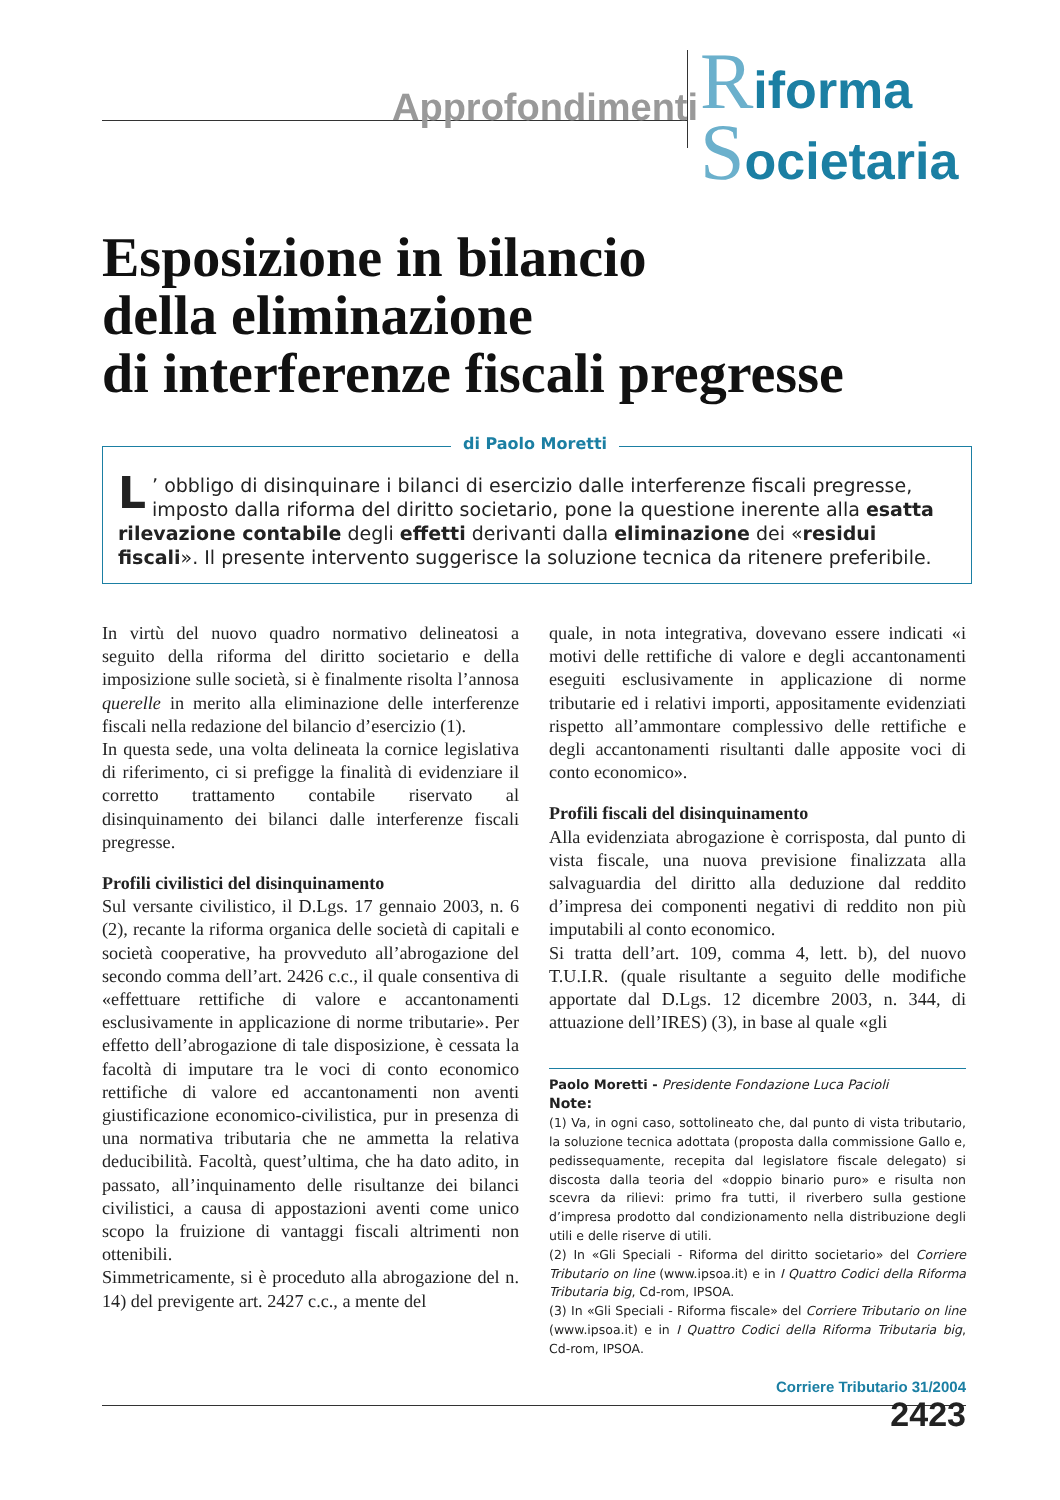Approfondimenti
Riforma
Societaria
Esposizione in bilancio
della eliminazione
di interferenze fiscali pregresse
L’ obbligo di disinquinare i bilanci di esercizio dalle interferenze fiscali pregresse, imposto dalla riforma del diritto societario, pone la questione inerente alla esatta rilevazione contabile degli effetti derivanti dalla eliminazione dei «residui fiscali». Il presente intervento suggerisce la soluzione tecnica da ritenere preferibile.
di Paolo Moretti
In virtù del nuovo quadro normativo delineatosi a seguito della riforma del diritto societario e della imposizione sulle società, si è finalmente risolta l’annosa querelle in merito alla eliminazione delle interferenze fiscali nella redazione del bilancio d’esercizio (1).
In questa sede, una volta delineata la cornice legislativa di riferimento, ci si prefigge la finalità di evidenziare il corretto trattamento contabile riservato al disinquinamento dei bilanci dalle interferenze fiscali pregresse.
Profili civilistici del disinquinamento
Sul versante civilistico, il D.Lgs. 17 gennaio 2003, n. 6 (2), recante la riforma organica delle società di capitali e società cooperative, ha provveduto all’abrogazione del secondo comma dell’art. 2426 c.c., il quale consentiva di «effettuare rettifiche di valore e accantonamenti esclusivamente in applicazione di norme tributarie». Per effetto dell’abrogazione di tale disposizione, è cessata la facoltà di imputare tra le voci di conto economico rettifiche di valore ed accantonamenti non aventi giustificazione economico-civilistica, pur in presenza di una normativa tributaria che ne ammetta la relativa deducibilità. Facoltà, quest’ultima, che ha dato adito, in passato, all’inquinamento delle risultanze dei bilanci civilistici, a causa di appostazioni aventi come unico scopo la fruizione di vantaggi fiscali altrimenti non ottenibili.
Simmetricamente, si è proceduto alla abrogazione del n. 14) del previgente art. 2427 c.c., a mente del
quale, in nota integrativa, dovevano essere indicati «i motivi delle rettifiche di valore e degli accantonamenti eseguiti esclusivamente in applicazione di norme tributarie ed i relativi importi, appositamente evidenziati rispetto all’ammontare complessivo delle rettifiche e degli accantonamenti risultanti dalle apposite voci di conto economico».
Profili fiscali del disinquinamento
Alla evidenziata abrogazione è corrisposta, dal punto di vista fiscale, una nuova previsione finalizzata alla salvaguardia del diritto alla deduzione dal reddito d’impresa dei componenti negativi di reddito non più imputabili al conto economico.
Si tratta dell’art. 109, comma 4, lett. b), del nuovo T.U.I.R. (quale risultante a seguito delle modifiche apportate dal D.Lgs. 12 dicembre 2003, n. 344, di attuazione dell’IRES) (3), in base al quale «gli
Paolo Moretti - Presidente Fondazione Luca Pacioli
Note:
(1) Va, in ogni caso, sottolineato che, dal punto di vista tributario, la soluzione tecnica adottata (proposta dalla commissione Gallo e, pedissequamente, recepita dal legislatore fiscale delegato) si discosta dalla teoria del «doppio binario puro» e risulta non scevra da rilievi: primo fra tutti, il riverbero sulla gestione d’impresa prodotto dal condizionamento nella distribuzione degli utili e delle riserve di utili.
(2) In «Gli Speciali - Riforma del diritto societario» del Corriere Tributario on line (www.ipsoa.it) e in I Quattro Codici della Riforma Tributaria big, Cd-rom, IPSOA.
(3) In «Gli Speciali - Riforma fiscale» del Corriere Tributario on line (www.ipsoa.it) e in I Quattro Codici della Riforma Tributaria big, Cd-rom, IPSOA.
Corriere Tributario 31/2004
2423